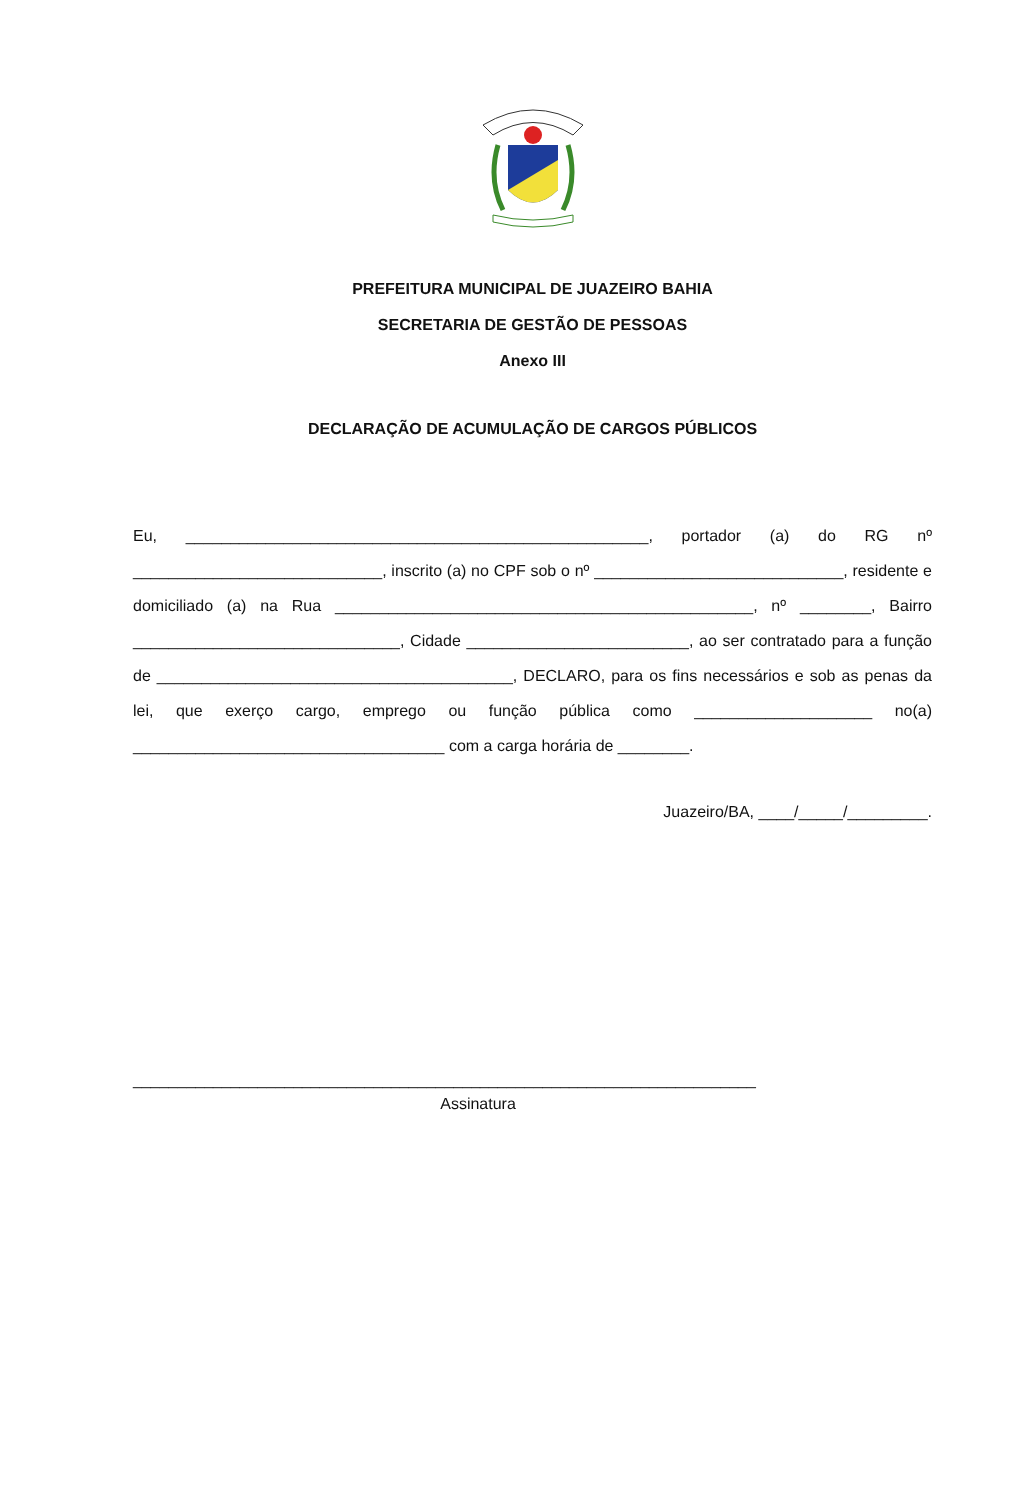PREFEITURA MUNICIPAL DE JUAZEIRO BAHIA
SECRETARIA DE GESTÃO DE PESSOAS
Anexo III
DECLARAÇÃO DE ACUMULAÇÃO DE CARGOS PÚBLICOS
Eu, ____________________________________________________, portador (a) do RG nº ____________________________, inscrito (a) no CPF sob o nº ____________________________, residente e domiciliado (a) na Rua _______________________________________________, nº ________, Bairro ______________________________, Cidade _________________________, ao ser contratado para a função de ________________________________________, DECLARO, para os fins necessários e sob as penas da lei, que exerço cargo, emprego ou função pública como ____________________ no(a) ___________________________________ com a carga horária de ________.
Juazeiro/BA, ____/_____/_________.
______________________________________________________________________
Assinatura